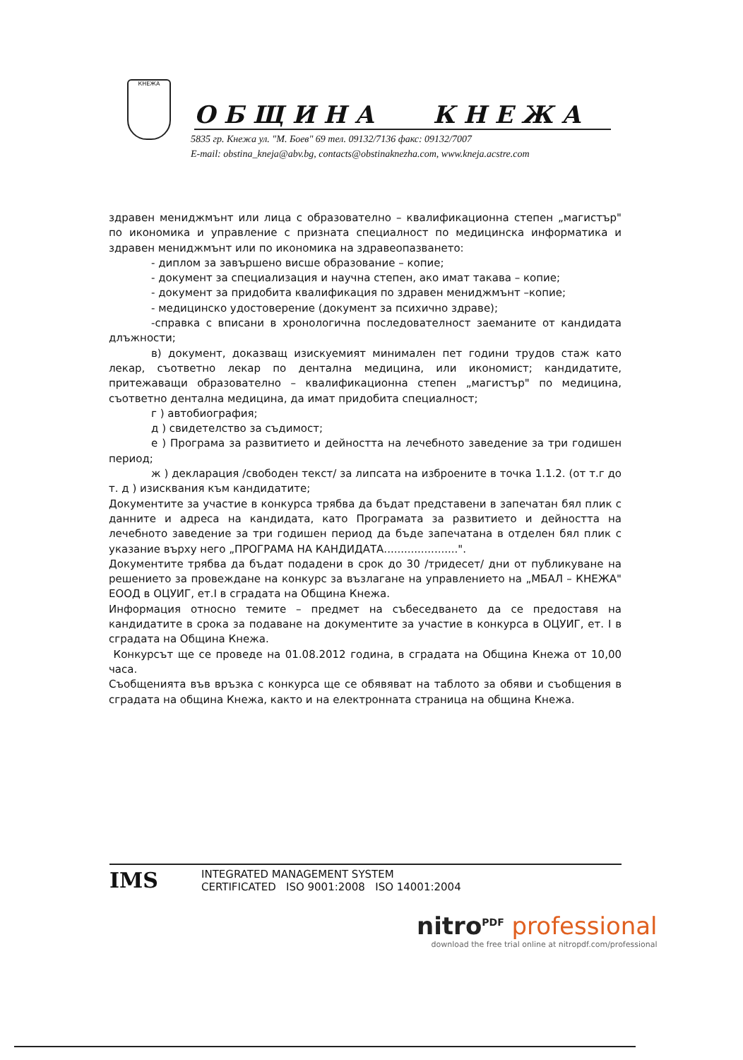КНЕЖА
ОБЩИНА КНЕЖА
5835 гр. Кнежа ул. "М. Боев" 69 тел. 09132/7136 факс: 09132/7007
E-mail: obstina_kneja@abv.bg, contacts@obstinaknezha.com, www.kneja.acstre.com
здравен мениджмънт или лица с образователно – квалификационна степен „магистър" по икономика и управление с призната специалност по медицинска информатика и здравен мениджмънт или по икономика на здравеопазването:
- диплом за завършено висше образование – копие;
- документ за специализация и научна степен, ако имат такава – копие;
- документ за придобита квалификация по здравен мениджмънт –копие;
- медицинско удостоверение (документ за психично здраве);
-справка с вписани в хронологична последователност заеманите от кандидата длъжности;
в) документ, доказващ изискуемият минимален пет години трудов стаж като лекар, съответно лекар по дентална медицина, или икономист; кандидатите, притежаващи образователно – квалификационна степен „магистър" по медицина, съответно дентална медицина, да имат придобита специалност;
г ) автобиография;
д ) свидетелство за съдимост;
е ) Програма за развитието и дейността на лечебното заведение за три годишен период;
ж ) декларация /свободен текст/ за липсата на изброените в точка 1.1.2. (от т.г до т. д ) изисквания към кандидатите;
Документите за участие в конкурса трябва да бъдат представени в запечатан бял плик с данните и адреса на кандидата, като Програмата за развитието и дейността на лечебното заведение за три годишен период да бъде запечатана в отделен бял плик с указание върху него „ПРОГРАМА НА КАНДИДАТА......................".
Документите трябва да бъдат подадени в срок до 30 /тридесет/ дни от публикуване на решението за провеждане на конкурс за възлагане на управлението на „МБАЛ – КНЕЖА" ЕООД в ОЦУИГ, ет.I в сградата на Община Кнежа.
Информация относно темите – предмет на събеседването да се предоставя на кандидатите в срока за подаване на документите за участие в конкурса в ОЦУИГ, ет. I в сградата на Община Кнежа.
Конкурсът ще се проведе на 01.08.2012 година, в сградата на Община Кнежа от 10,00 часа.
Съобщенията във връзка с конкурса ще се обявяват на таблото за обяви и съобщения в сградата на община Кнежа, както и на електронната страница на община Кнежа.
IMS
INTEGRATED MANAGEMENT SYSTEM
CERTIFICATED ISO 9001:2008 ISO 14001:2004
nitro<sup>PDF</sup> professional
download the free trial online at nitropdf.com/professional